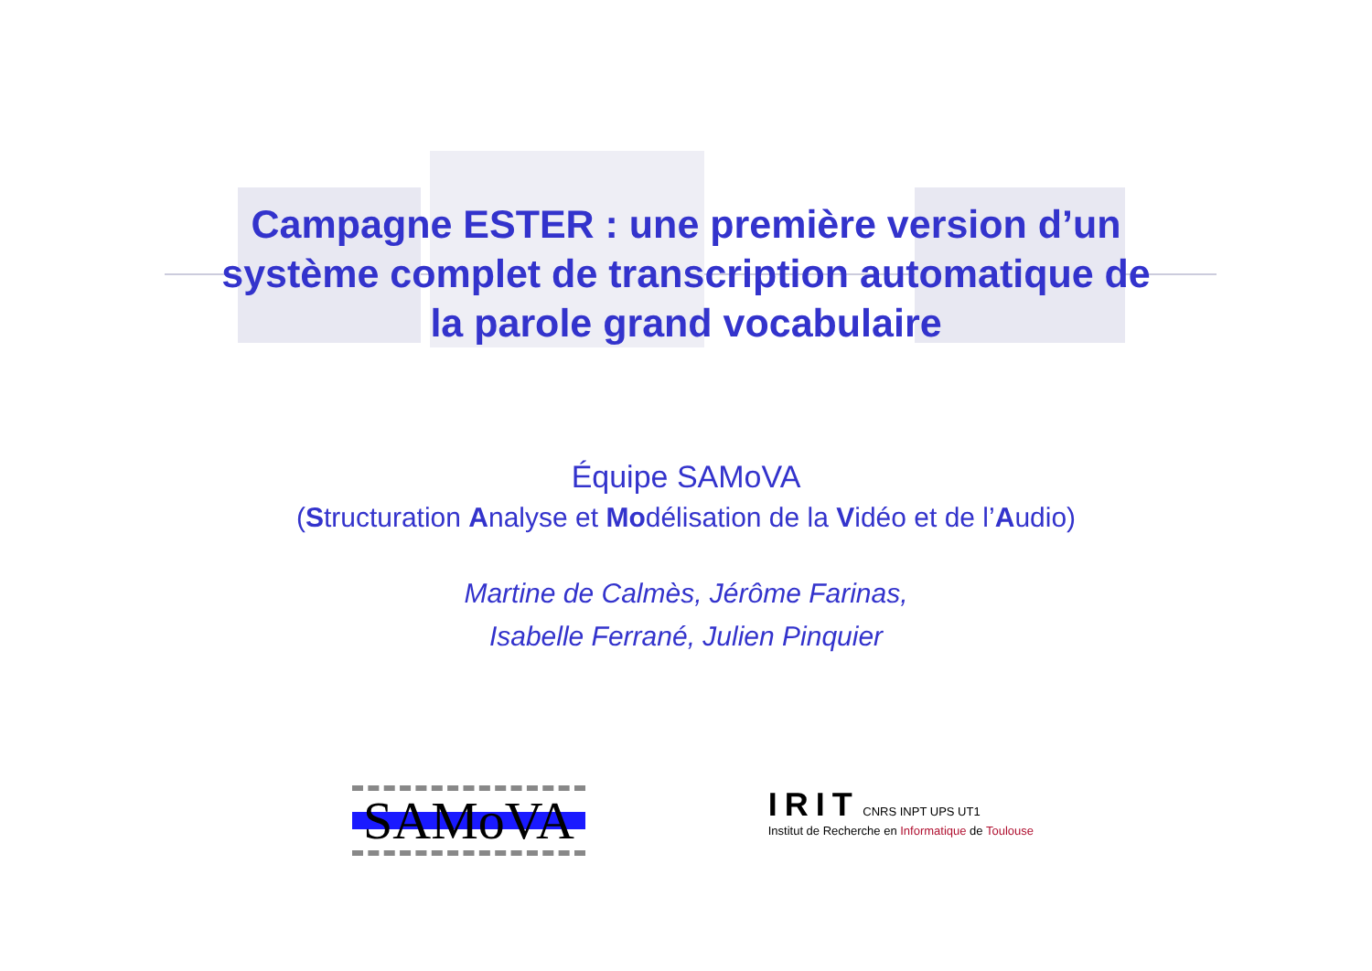Campagne ESTER : une première version d’un
système complet de transcription automatique de
la parole grand vocabulaire
Équipe SAMoVA
(Structuration Analyse et Modélisation de la Vidéo et de l’Audio)
Martine de Calmès, Jérôme Farinas,
Isabelle Ferrané, Julien Pinquier
SAMoVA
IRIT CNRS INPT UPS UT1
Institut de Recherche en Informatique de Toulouse